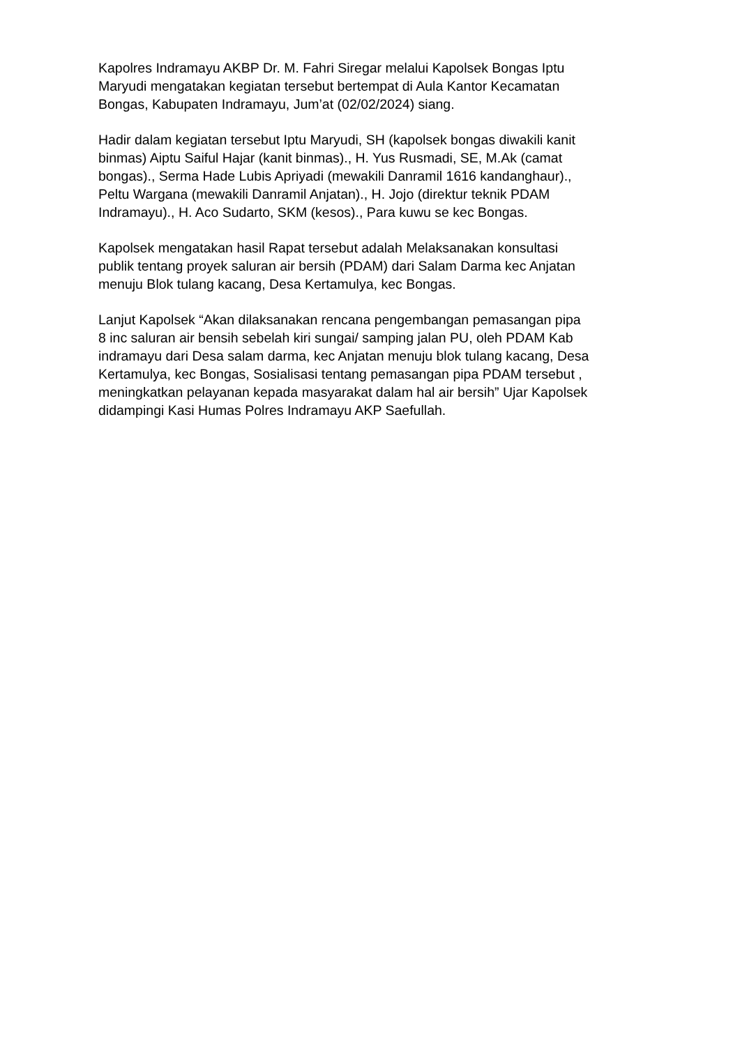Kapolres Indramayu AKBP Dr. M. Fahri Siregar melalui Kapolsek Bongas Iptu Maryudi mengatakan kegiatan tersebut bertempat di Aula Kantor Kecamatan Bongas, Kabupaten Indramayu, Jum’at (02/02/2024) siang.
Hadir dalam kegiatan tersebut Iptu Maryudi, SH (kapolsek bongas diwakili kanit binmas) Aiptu Saiful Hajar (kanit binmas)., H. Yus Rusmadi, SE, M.Ak (camat bongas)., Serma Hade Lubis Apriyadi (mewakili Danramil 1616 kandanghaur)., Peltu Wargana (mewakili Danramil Anjatan)., H. Jojo (direktur teknik PDAM Indramayu)., H. Aco Sudarto, SKM (kesos)., Para kuwu se kec Bongas.
Kapolsek mengatakan hasil Rapat tersebut adalah Melaksanakan konsultasi publik tentang proyek saluran air bersih (PDAM) dari Salam Darma kec Anjatan menuju Blok tulang kacang, Desa Kertamulya, kec Bongas.
Lanjut Kapolsek “Akan dilaksanakan rencana pengembangan pemasangan pipa 8 inc saluran air bensih sebelah kiri sungai/ samping jalan PU, oleh PDAM Kab indramayu dari Desa salam darma, kec Anjatan menuju blok tulang kacang, Desa Kertamulya, kec Bongas, Sosialisasi tentang pemasangan pipa PDAM tersebut , meningkatkan pelayanan kepada masyarakat dalam hal air bersih” Ujar Kapolsek didampingi Kasi Humas Polres Indramayu AKP Saefullah.